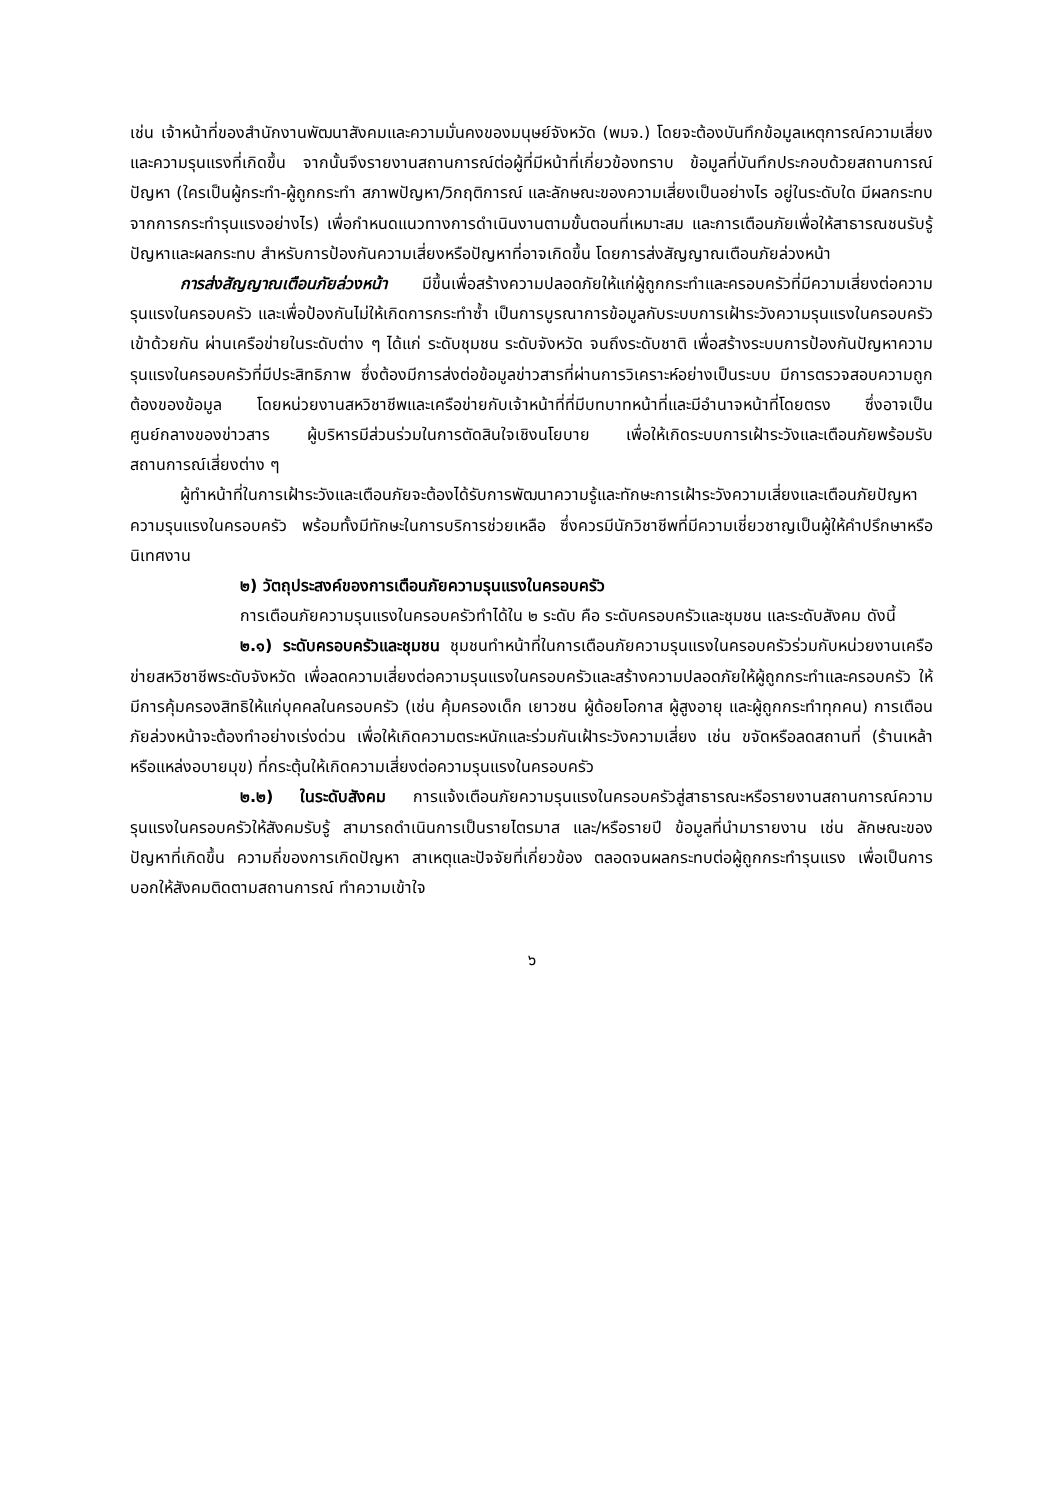เช่น เจ้าหน้าที่ของสำนักงานพัฒนาสังคมและความมั่นคงของมนุษย์จังหวัด (พมจ.) โดยจะต้องบันทึกข้อมูลเหตุการณ์ความเสี่ยงและความรุนแรงที่เกิดขึ้น จากนั้นจึงรายงานสถานการณ์ต่อผู้ที่มีหน้าที่เกี่ยวข้องทราบ ข้อมูลที่บันทึกประกอบด้วยสถานการณ์ปัญหา (ใครเป็นผู้กระทำ-ผู้ถูกกระทำ สภาพปัญหา/วิกฤติการณ์ และลักษณะของความเสี่ยงเป็นอย่างไร อยู่ในระดับใด มีผลกระทบจากการกระทำรุนแรงอย่างไร) เพื่อกำหนดแนวทางการดำเนินงานตามขั้นตอนที่เหมาะสม และการเตือนภัยเพื่อให้สาธารณชนรับรู้ปัญหาและผลกระทบ สำหรับการป้องกันความเสี่ยงหรือปัญหาที่อาจเกิดขึ้น โดยการส่งสัญญาณเตือนภัยล่วงหน้า
การส่งสัญญาณเตือนภัยล่วงหน้า มีขึ้นเพื่อสร้างความปลอดภัยให้แก่ผู้ถูกกระทำและครอบครัวที่มีความเสี่ยงต่อความรุนแรงในครอบครัว และเพื่อป้องกันไม่ให้เกิดการกระทำซ้ำ เป็นการบูรณาการข้อมูลกับระบบการเฝ้าระวังความรุนแรงในครอบครัวเข้าด้วยกัน ผ่านเครือข่ายในระดับต่าง ๆ ได้แก่ ระดับชุมชน ระดับจังหวัด จนถึงระดับชาติ เพื่อสร้างระบบการป้องกันปัญหาความรุนแรงในครอบครัวที่มีประสิทธิภาพ ซึ่งต้องมีการส่งต่อข้อมูลข่าวสารที่ผ่านการวิเคราะห์อย่างเป็นระบบ มีการตรวจสอบความถูกต้องของข้อมูล โดยหน่วยงานสหวิชาชีพและเครือข่ายกับเจ้าหน้าที่ที่มีบทบาทหน้าที่และมีอำนาจหน้าที่โดยตรง ซึ่งอาจเป็นศูนย์กลางของข่าวสาร ผู้บริหารมีส่วนร่วมในการตัดสินใจเชิงนโยบาย เพื่อให้เกิดระบบการเฝ้าระวังและเตือนภัยพร้อมรับสถานการณ์เสี่ยงต่าง ๆ
ผู้ทำหน้าที่ในการเฝ้าระวังและเตือนภัยจะต้องได้รับการพัฒนาความรู้และทักษะการเฝ้าระวังความเสี่ยงและเตือนภัยปัญหาความรุนแรงในครอบครัว พร้อมทั้งมีทักษะในการบริการช่วยเหลือ ซึ่งควรมีนักวิชาชีพที่มีความเชี่ยวชาญเป็นผู้ให้คำปรึกษาหรือนิเทศงาน
๒) วัตถุประสงค์ของการเตือนภัยความรุนแรงในครอบครัว
การเตือนภัยความรุนแรงในครอบครัวทำได้ใน ๒ ระดับ คือ ระดับครอบครัวและชุมชน และระดับสังคม ดังนี้
๒.๑) ระดับครอบครัวและชุมชน ชุมชนทำหน้าที่ในการเตือนภัยความรุนแรงในครอบครัวร่วมกับหน่วยงานเครือข่ายสหวิชาชีพระดับจังหวัด เพื่อลดความเสี่ยงต่อความรุนแรงในครอบครัวและสร้างความปลอดภัยให้ผู้ถูกกระทำและครอบครัว ให้มีการคุ้มครองสิทธิให้แก่บุคคลในครอบครัว (เช่น คุ้มครองเด็ก เยาวชน ผู้ด้อยโอกาส ผู้สูงอายุ และผู้ถูกกระทำทุกคน) การเตือนภัยล่วงหน้าจะต้องทำอย่างเร่งด่วน เพื่อให้เกิดความตระหนักและร่วมกันเฝ้าระวังความเสี่ยง เช่น ขจัดหรือลดสถานที่ (ร้านเหล้าหรือแหล่งอบายมุข) ที่กระตุ้นให้เกิดความเสี่ยงต่อความรุนแรงในครอบครัว
๒.๒) ในระดับสังคม การแจ้งเตือนภัยความรุนแรงในครอบครัวสู่สาธารณะหรือรายงานสถานการณ์ความรุนแรงในครอบครัวให้สังคมรับรู้ สามารถดำเนินการเป็นรายไตรมาส และ/หรือรายปี ข้อมูลที่นำมารายงาน เช่น ลักษณะของปัญหาที่เกิดขึ้น ความถี่ของการเกิดปัญหา สาเหตุและปัจจัยที่เกี่ยวข้อง ตลอดจนผลกระทบต่อผู้ถูกกระทำรุนแรง เพื่อเป็นการบอกให้สังคมติดตามสถานการณ์ ทำความเข้าใจ
๖